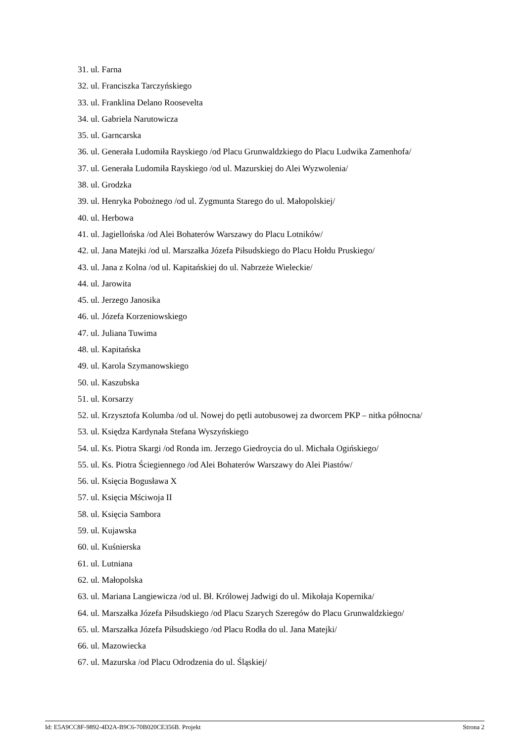31. ul. Farna
32. ul. Franciszka Tarczyńskiego
33. ul. Franklina Delano Roosevelta
34. ul. Gabriela Narutowicza
35. ul. Garncarska
36. ul. Generała Ludomiła Rayskiego /od Placu Grunwaldzkiego do Placu Ludwika Zamenhofa/
37. ul. Generała Ludomiła Rayskiego /od ul. Mazurskiej do Alei Wyzwolenia/
38. ul. Grodzka
39. ul. Henryka Pobożnego /od ul. Zygmunta Starego do ul. Małopolskiej/
40. ul. Herbowa
41. ul. Jagiellońska /od Alei Bohaterów Warszawy do Placu Lotników/
42. ul. Jana Matejki /od ul. Marszałka Józefa Piłsudskiego do Placu Hołdu Pruskiego/
43. ul. Jana z Kolna /od ul. Kapitańskiej do ul. Nabrzeże Wieleckie/
44. ul. Jarowita
45. ul. Jerzego Janosika
46. ul. Józefa Korzeniowskiego
47. ul. Juliana Tuwima
48. ul. Kapitańska
49. ul. Karola Szymanowskiego
50. ul. Kaszubska
51. ul. Korsarzy
52. ul. Krzysztofa Kolumba /od ul. Nowej do pętli autobusowej za dworcem PKP – nitka północna/
53. ul. Księdza Kardynała Stefana Wyszyńskiego
54. ul. Ks. Piotra Skargi /od Ronda im. Jerzego Giedroycia do ul. Michała Ogińskiego/
55. ul. Ks. Piotra Ściegiennego /od Alei Bohaterów Warszawy do Alei Piastów/
56. ul. Księcia Bogusława X
57. ul. Księcia Mściwoja II
58. ul. Księcia Sambora
59. ul. Kujawska
60. ul. Kuśnierska
61. ul. Lutniana
62. ul. Małopolska
63. ul. Mariana Langiewicza /od ul. Bł. Królowej Jadwigi do ul. Mikołaja Kopernika/
64. ul. Marszałka Józefa Piłsudskiego /od Placu Szarych Szeregów do Placu Grunwaldzkiego/
65. ul. Marszałka Józefa Piłsudskiego /od Placu Rodła do ul. Jana Matejki/
66. ul. Mazowiecka
67. ul. Mazurska /od Placu Odrodzenia do ul. Śląskiej/
Id: E5A9CC8F-9892-4D2A-B9C6-70B020CE356B. Projekt Strona 2